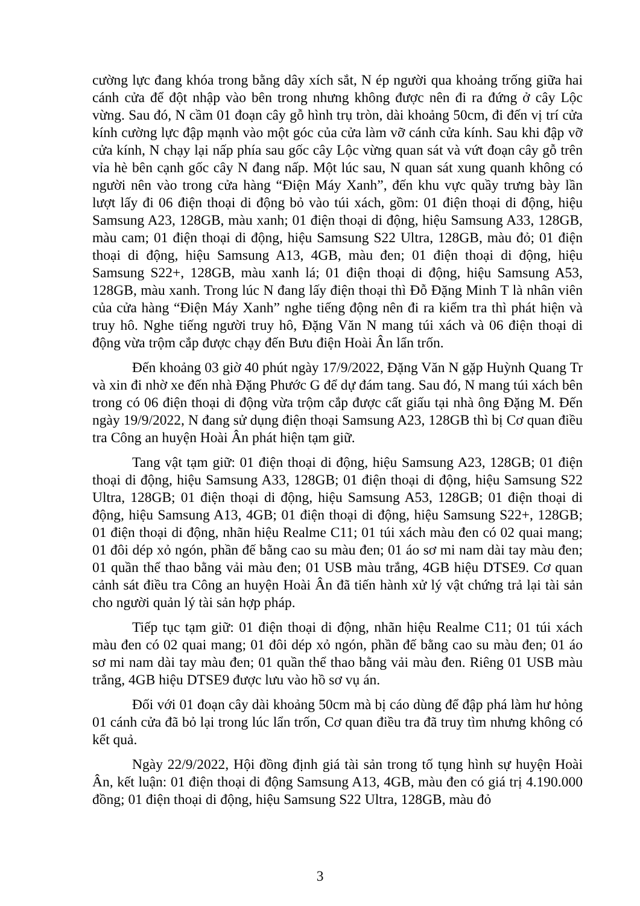cường lực đang khóa trong bằng dây xích sắt, N ép người qua khoảng trống giữa hai cánh cửa để đột nhập vào bên trong nhưng không được nên đi ra đứng ở cây Lộc vừng. Sau đó, N cầm 01 đoạn cây gỗ hình trụ tròn, dài khoảng 50cm, đi đến vị trí cửa kính cường lực đập mạnh vào một góc của cửa làm vỡ cánh cửa kính. Sau khi đập vỡ cửa kính, N chạy lại nấp phía sau gốc cây Lộc vừng quan sát và vứt đoạn cây gỗ trên vỉa hè bên cạnh gốc cây N đang nấp. Một lúc sau, N quan sát xung quanh không có người nên vào trong cửa hàng “Điện Máy Xanh”, đến khu vực quầy trưng bày lần lượt lấy đi 06 điện thoại di động bỏ vào túi xách, gồm: 01 điện thoại di động, hiệu Samsung A23, 128GB, màu xanh; 01 điện thoại di động, hiệu Samsung A33, 128GB, màu cam; 01 điện thoại di động, hiệu Samsung S22 Ultra, 128GB, màu đỏ; 01 điện thoại di động, hiệu Samsung A13, 4GB, màu đen; 01 điện thoại di động, hiệu Samsung S22+, 128GB, màu xanh lá; 01 điện thoại di động, hiệu Samsung A53, 128GB, màu xanh. Trong lúc N đang lấy điện thoại thì Đỗ Đặng Minh T là nhân viên của cửa hàng “Điện Máy Xanh” nghe tiếng động nên đi ra kiểm tra thì phát hiện và truy hô. Nghe tiếng người truy hô, Đặng Văn N mang túi xách và 06 điện thoại di động vừa trộm cắp được chạy đến Bưu điện Hoài Ân lẩn trốn.
Đến khoảng 03 giờ 40 phút ngày 17/9/2022, Đặng Văn N gặp Huỳnh Quang Tr và xin đi nhờ xe đến nhà Đặng Phước G để dự đám tang. Sau đó, N mang túi xách bên trong có 06 điện thoại di động vừa trộm cắp được cất giấu tại nhà ông Đặng M. Đến ngày 19/9/2022, N đang sử dụng điện thoại Samsung A23, 128GB thì bị Cơ quan điều tra Công an huyện Hoài Ân phát hiện tạm giữ.
Tang vật tạm giữ: 01 điện thoại di động, hiệu Samsung A23, 128GB; 01 điện thoại di động, hiệu Samsung A33, 128GB; 01 điện thoại di động, hiệu Samsung S22 Ultra, 128GB; 01 điện thoại di động, hiệu Samsung A53, 128GB; 01 điện thoại di động, hiệu Samsung A13, 4GB; 01 điện thoại di động, hiệu Samsung S22+, 128GB; 01 điện thoại di động, nhãn hiệu Realme C11; 01 túi xách màu đen có 02 quai mang; 01 đôi dép xỏ ngón, phần đế bằng cao su màu đen; 01 áo sơ mi nam dài tay màu đen; 01 quần thể thao bằng vải màu đen; 01 USB màu trắng, 4GB hiệu DTSE9. Cơ quan cảnh sát điều tra Công an huyện Hoài Ân đã tiến hành xử lý vật chứng trả lại tài sản cho người quản lý tài sản hợp pháp.
Tiếp tục tạm giữ: 01 điện thoại di động, nhãn hiệu Realme C11; 01 túi xách màu đen có 02 quai mang; 01 đôi dép xỏ ngón, phần đế bằng cao su màu đen; 01 áo sơ mi nam dài tay màu đen; 01 quần thể thao bằng vải màu đen. Riêng 01 USB màu trắng, 4GB hiệu DTSE9 được lưu vào hồ sơ vụ án.
Đối với 01 đoạn cây dài khoảng 50cm mà bị cáo dùng để đập phá làm hư hỏng 01 cánh cửa đã bỏ lại trong lúc lẩn trốn, Cơ quan điều tra đã truy tìm nhưng không có kết quả.
Ngày 22/9/2022, Hội đồng định giá tài sản trong tố tụng hình sự huyện Hoài Ân, kết luận: 01 điện thoại di động Samsung A13, 4GB, màu đen có giá trị 4.190.000 đồng; 01 điện thoại di động, hiệu Samsung S22 Ultra, 128GB, màu đỏ
3